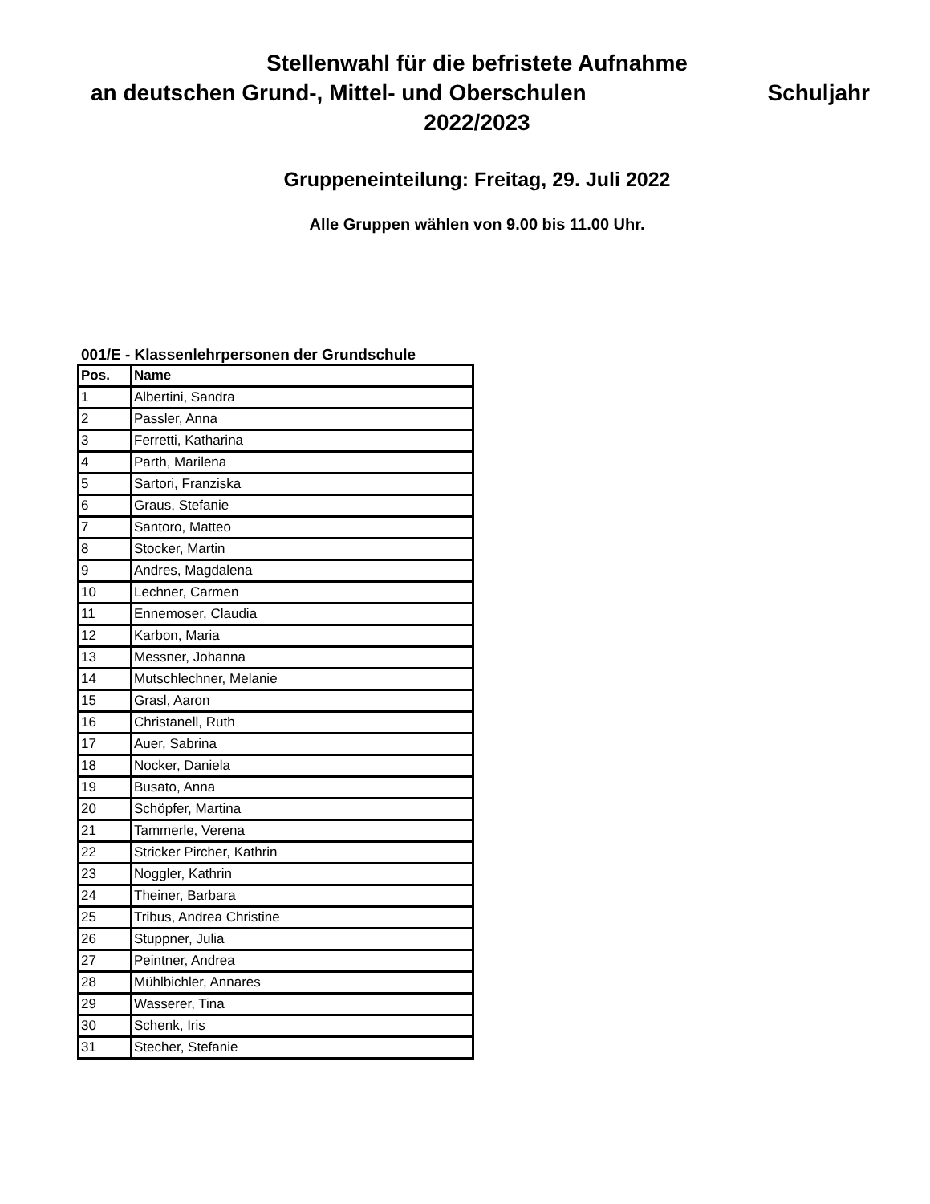Stellenwahl für die befristete Aufnahme
an deutschen Grund-, Mittel- und Oberschulen Schuljahr
2022/2023
Gruppeneinteilung: Freitag, 29. Juli 2022
Alle Gruppen wählen von 9.00 bis 11.00 Uhr.
001/E - Klassenlehrpersonen der Grundschule
| Pos. | Name |
| --- | --- |
| 1 | Albertini, Sandra |
| 2 | Passler, Anna |
| 3 | Ferretti, Katharina |
| 4 | Parth, Marilena |
| 5 | Sartori, Franziska |
| 6 | Graus, Stefanie |
| 7 | Santoro, Matteo |
| 8 | Stocker, Martin |
| 9 | Andres, Magdalena |
| 10 | Lechner, Carmen |
| 11 | Ennemoser, Claudia |
| 12 | Karbon, Maria |
| 13 | Messner, Johanna |
| 14 | Mutschlechner, Melanie |
| 15 | Grasl, Aaron |
| 16 | Christanell, Ruth |
| 17 | Auer, Sabrina |
| 18 | Nocker, Daniela |
| 19 | Busato, Anna |
| 20 | Schöpfer, Martina |
| 21 | Tammerle, Verena |
| 22 | Stricker Pircher, Kathrin |
| 23 | Noggler, Kathrin |
| 24 | Theiner, Barbara |
| 25 | Tribus, Andrea Christine |
| 26 | Stuppner, Julia |
| 27 | Peintner, Andrea |
| 28 | Mühlbichler, Annares |
| 29 | Wasserer, Tina |
| 30 | Schenk, Iris |
| 31 | Stecher, Stefanie |